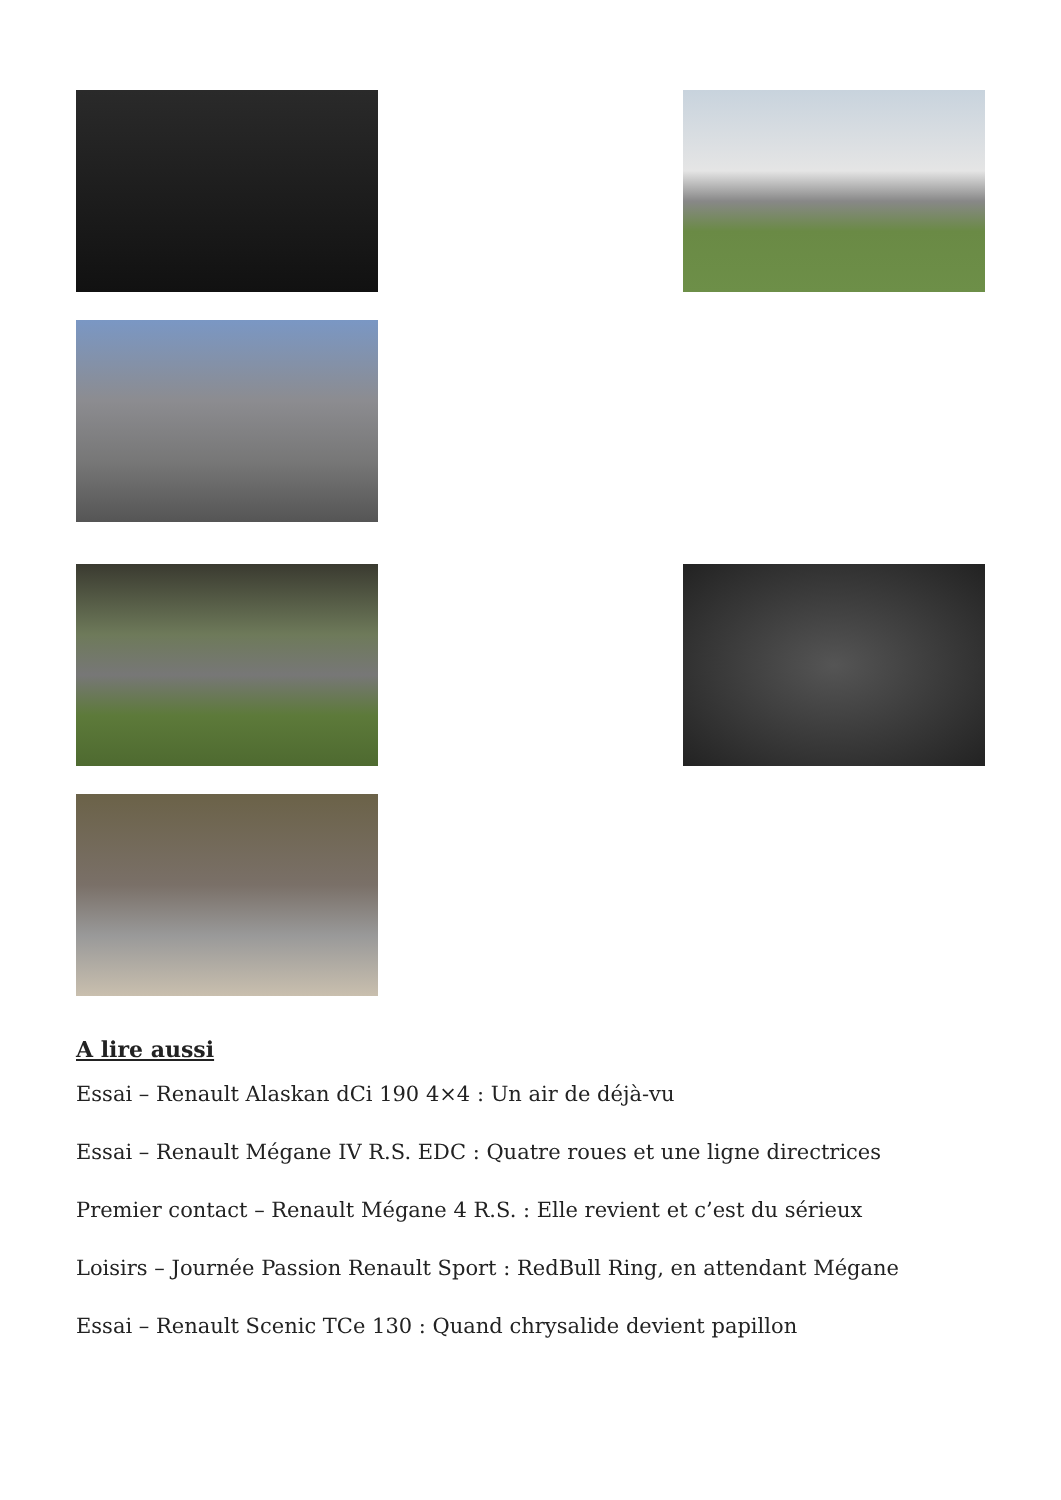A lire aussi
Essai – Renault Alaskan dCi 190 4×4 : Un air de déjà-vu
Essai – Renault Mégane IV R.S. EDC : Quatre roues et une ligne directrices
Premier contact – Renault Mégane 4 R.S. : Elle revient et c’est du sérieux
Loisirs – Journée Passion Renault Sport : RedBull Ring, en attendant Mégane
Essai – Renault Scenic TCe 130 : Quand chrysalide devient papillon